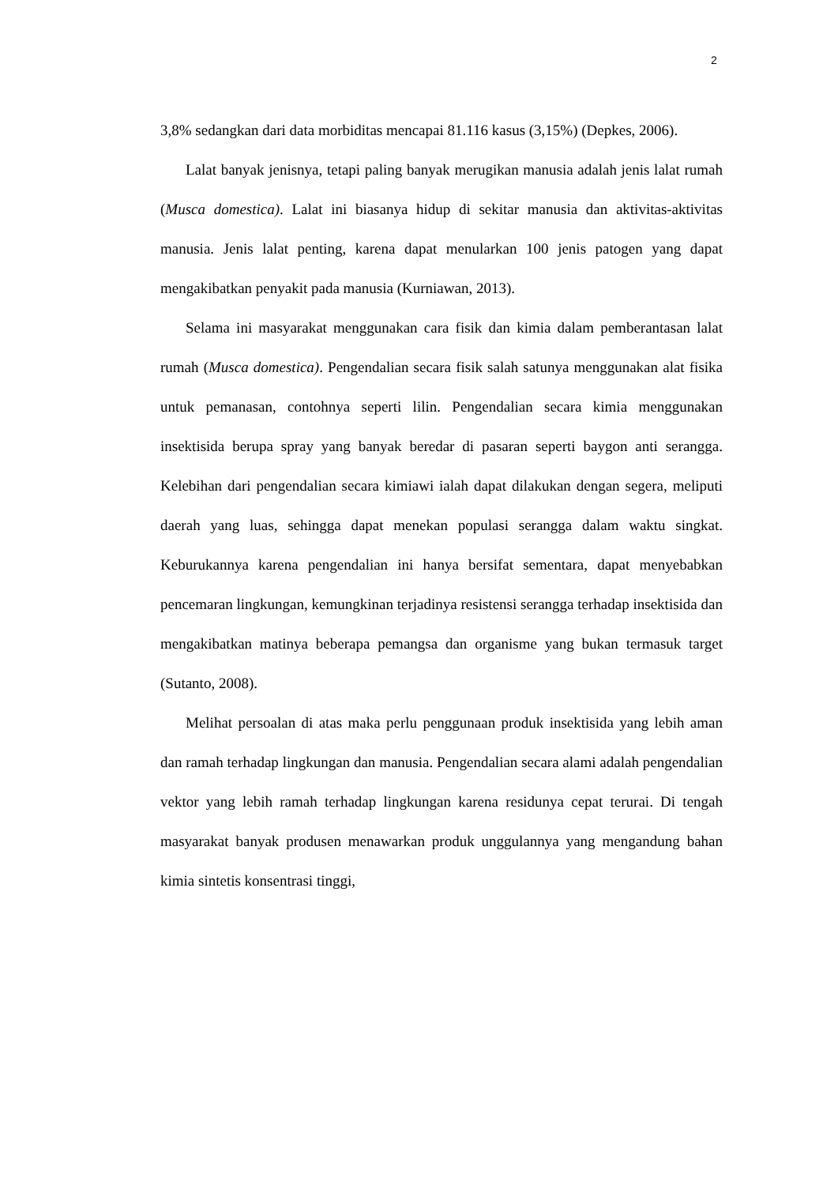2
3,8% sedangkan dari data morbiditas mencapai 81.116 kasus (3,15%) (Depkes, 2006).
Lalat banyak jenisnya, tetapi paling banyak merugikan manusia adalah jenis lalat rumah (Musca domestica). Lalat ini biasanya hidup di sekitar manusia dan aktivitas-aktivitas manusia. Jenis lalat penting, karena dapat menularkan 100 jenis patogen yang dapat mengakibatkan penyakit pada manusia (Kurniawan, 2013).
Selama ini masyarakat menggunakan cara fisik dan kimia dalam pemberantasan lalat rumah (Musca domestica). Pengendalian secara fisik salah satunya menggunakan alat fisika untuk pemanasan, contohnya seperti lilin. Pengendalian secara kimia menggunakan insektisida berupa spray yang banyak beredar di pasaran seperti baygon anti serangga. Kelebihan dari pengendalian secara kimiawi ialah dapat dilakukan dengan segera, meliputi daerah yang luas, sehingga dapat menekan populasi serangga dalam waktu singkat. Keburukannya karena pengendalian ini hanya bersifat sementara, dapat menyebabkan pencemaran lingkungan, kemungkinan terjadinya resistensi serangga terhadap insektisida dan mengakibatkan matinya beberapa pemangsa dan organisme yang bukan termasuk target (Sutanto, 2008).
Melihat persoalan di atas maka perlu penggunaan produk insektisida yang lebih aman dan ramah terhadap lingkungan dan manusia. Pengendalian secara alami adalah pengendalian vektor yang lebih ramah terhadap lingkungan karena residunya cepat terurai. Di tengah masyarakat banyak produsen menawarkan produk unggulannya yang mengandung bahan kimia sintetis konsentrasi tinggi,